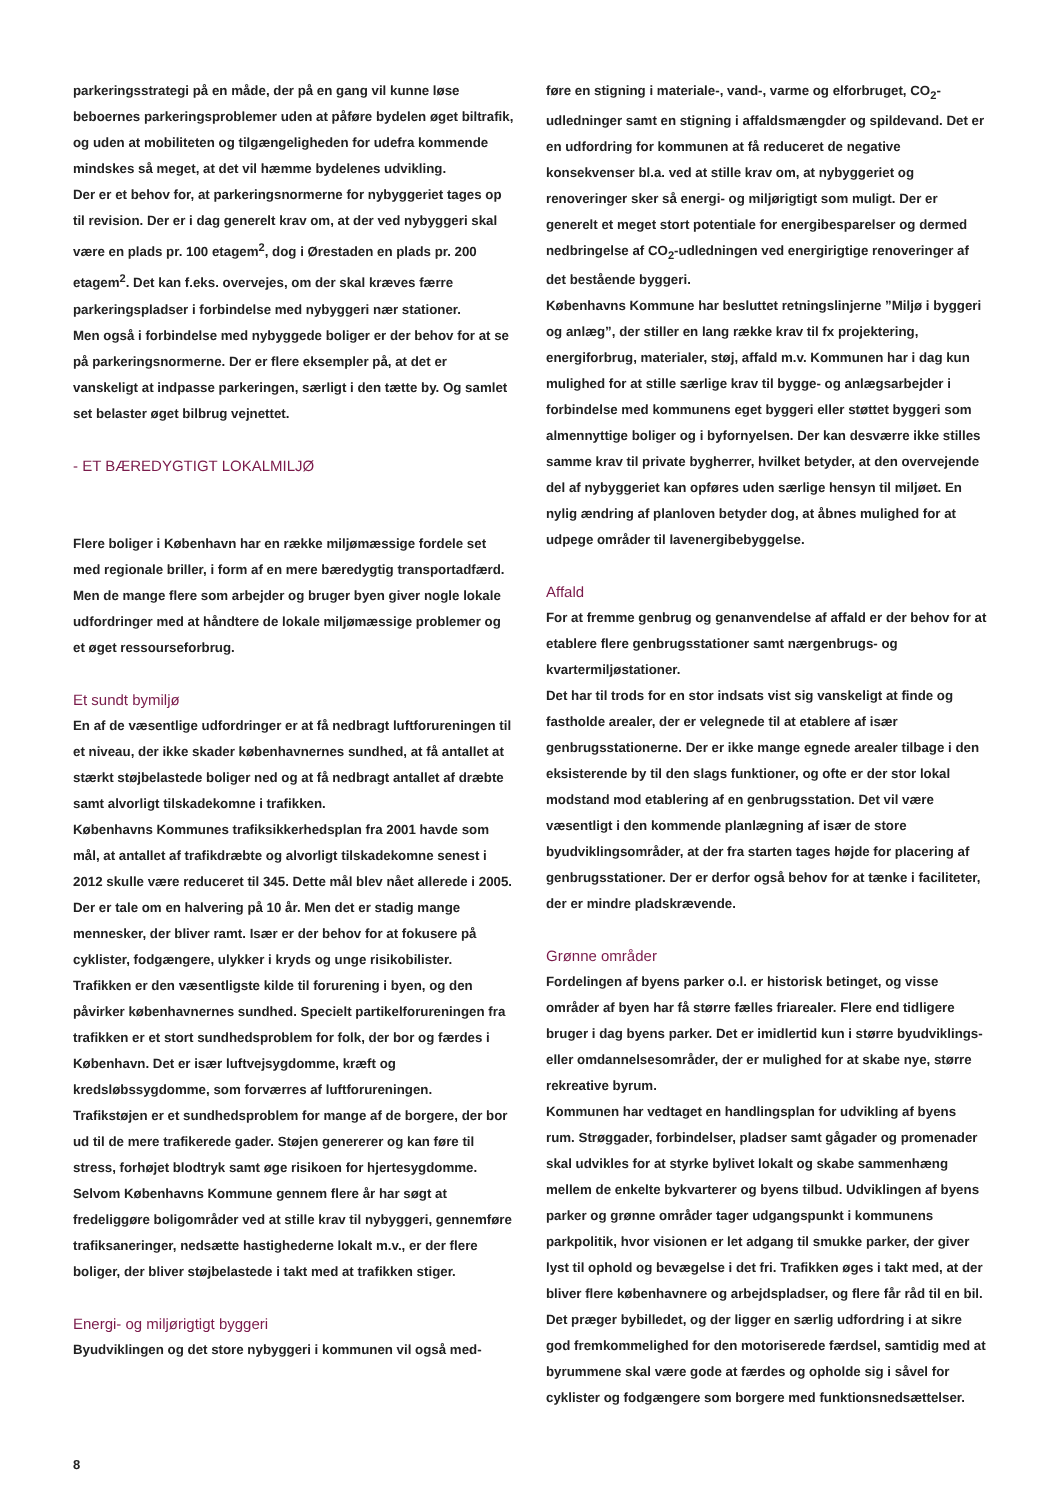parkeringsstrategi på en måde, der på en gang vil kunne løse beboernes parkeringsproblemer uden at påføre bydelen øget biltrafik, og uden at mobiliteten og tilgængeligheden for udefra kommende mindskes så meget, at det vil hæmme bydelenes udvikling.
Der er et behov for, at parkeringsnormerne for nybyggeriet tages op til revision. Der er i dag generelt krav om, at der ved nybyggeri skal være en plads pr. 100 etagem<sup>2</sup>, dog i Ørestaden en plads pr. 200 etagem<sup>2</sup>. Det kan f.eks. overvejes, om der skal kræves færre parkeringspladser i forbindelse med nybyggeri nær stationer.
Men også i forbindelse med nybyggede boliger er der behov for at se på parkeringsnormerne. Der er flere eksempler på, at det er vanskeligt at indpasse parkeringen, særligt i den tætte by. Og samlet set belaster øget bilbrug vejnettet.
- ET BÆREDYGTIGT LOKALMILJØ
Flere boliger i København har en række miljømæssige fordele set med regionale briller, i form af en mere bæredygtig transportadfærd. Men de mange flere som arbejder og bruger byen giver nogle lokale udfordringer med at håndtere de lokale miljømæssige problemer og et øget ressourseforbrug.
Et sundt bymiljø
En af de væsentlige udfordringer er at få nedbragt luftforureningen til et niveau, der ikke skader københavnernes sundhed, at få antallet at stærkt støjbelastede boliger ned og at få nedbragt antallet af dræbte samt alvorligt tilskadekomne i trafikken.
Københavns Kommunes trafiksikkerhedsplan fra 2001 havde som mål, at antallet af trafikdræbte og alvorligt tilskadekomne senest i 2012 skulle være reduceret til 345. Dette mål blev nået allerede i 2005. Der er tale om en halvering på 10 år. Men det er stadig mange mennesker, der bliver ramt. Især er der behov for at fokusere på cyklister, fodgængere, ulykker i kryds og unge risikobilister.
Trafikken er den væsentligste kilde til forurening i byen, og den påvirker københavnernes sundhed. Specielt partikelforureningen fra trafikken er et stort sundhedsproblem for folk, der bor og færdes i København. Det er især luftvejsygdomme, kræft og kredsløbssygdomme, som forværres af luftforureningen.
Trafikstøjen er et sundhedsproblem for mange af de borgere, der bor ud til de mere trafikerede gader. Støjen genererer og kan føre til stress, forhøjet blodtryk samt øge risikoen for hjertesygdomme. Selvom Københavns Kommune gennem flere år har søgt at fredeliggøre boligområder ved at stille krav til nybyggeri, gennemføre trafiksaneringer, nedsætte hastighederne lokalt m.v., er der flere boliger, der bliver støjbelastede i takt med at trafikken stiger.
Energi- og miljørigtigt byggeri
Byudviklingen og det store nybyggeri i kommunen vil også med-
føre en stigning i materiale-, vand-, varme og elforbruget, CO<sub>2</sub>-udledninger samt en stigning i affaldsmængder og spildevand. Det er en udfordring for kommunen at få reduceret de negative konsekvenser bl.a. ved at stille krav om, at nybyggeriet og renoveringer sker så energi- og miljørigtigt som muligt. Der er generelt et meget stort potentiale for energibesparelser og dermed nedbringelse af CO<sub>2</sub>-udledningen ved energirigtige renoveringer af det bestående byggeri.
Københavns Kommune har besluttet retningslinjerne ”Miljø i byggeri og anlæg”, der stiller en lang række krav til fx projektering, energiforbrug, materialer, støj, affald m.v. Kommunen har i dag kun mulighed for at stille særlige krav til bygge- og anlægsarbejder i forbindelse med kommunens eget byggeri eller støttet byggeri som almennyttige boliger og i byfornyelsen. Der kan desværre ikke stilles samme krav til private bygherrer, hvilket betyder, at den overvejende del af nybyggeriet kan opføres uden særlige hensyn til miljøet. En nylig ændring af planloven betyder dog, at åbnes mulighed for at udpege områder til lavenergibebyggelse.
Affald
For at fremme genbrug og genanvendelse af affald er der behov for at etablere flere genbrugsstationer samt nærgenbrugs- og kvartermiljøstationer.
Det har til trods for en stor indsats vist sig vanskeligt at finde og fastholde arealer, der er velegnede til at etablere af især genbrugsstationerne. Der er ikke mange egnede arealer tilbage i den eksisterende by til den slags funktioner, og ofte er der stor lokal modstand mod etablering af en genbrugsstation. Det vil være væsentligt i den kommende planlægning af især de store byudviklingsområder, at der fra starten tages højde for placering af genbrugsstationer. Der er derfor også behov for at tænke i faciliteter, der er mindre pladskrævende.
Grønne områder
Fordelingen af byens parker o.l. er historisk betinget, og visse områder af byen har få større fælles friarealer. Flere end tidligere bruger i dag byens parker. Det er imidlertid kun i større byudviklings- eller omdannelsesområder, der er mulighed for at skabe nye, større rekreative byrum.
Kommunen har vedtaget en handlingsplan for udvikling af byens rum. Strøggader, forbindelser, pladser samt gågader og promenader skal udvikles for at styrke bylivet lokalt og skabe sammenhæng mellem de enkelte bykvarterer og byens tilbud. Udviklingen af byens parker og grønne områder tager udgangspunkt i kommunens parkpolitik, hvor visionen er let adgang til smukke parker, der giver lyst til ophold og bevægelse i det fri. Trafikken øges i takt med, at der bliver flere københavnere og arbejdspladser, og flere får råd til en bil. Det præger bybilledet, og der ligger en særlig udfordring i at sikre god fremkommelighed for den motoriserede færdsel, samtidig med at byrummene skal være gode at færdes og opholde sig i såvel for cyklister og fodgængere som borgere med funktionsnedsættelser.
8